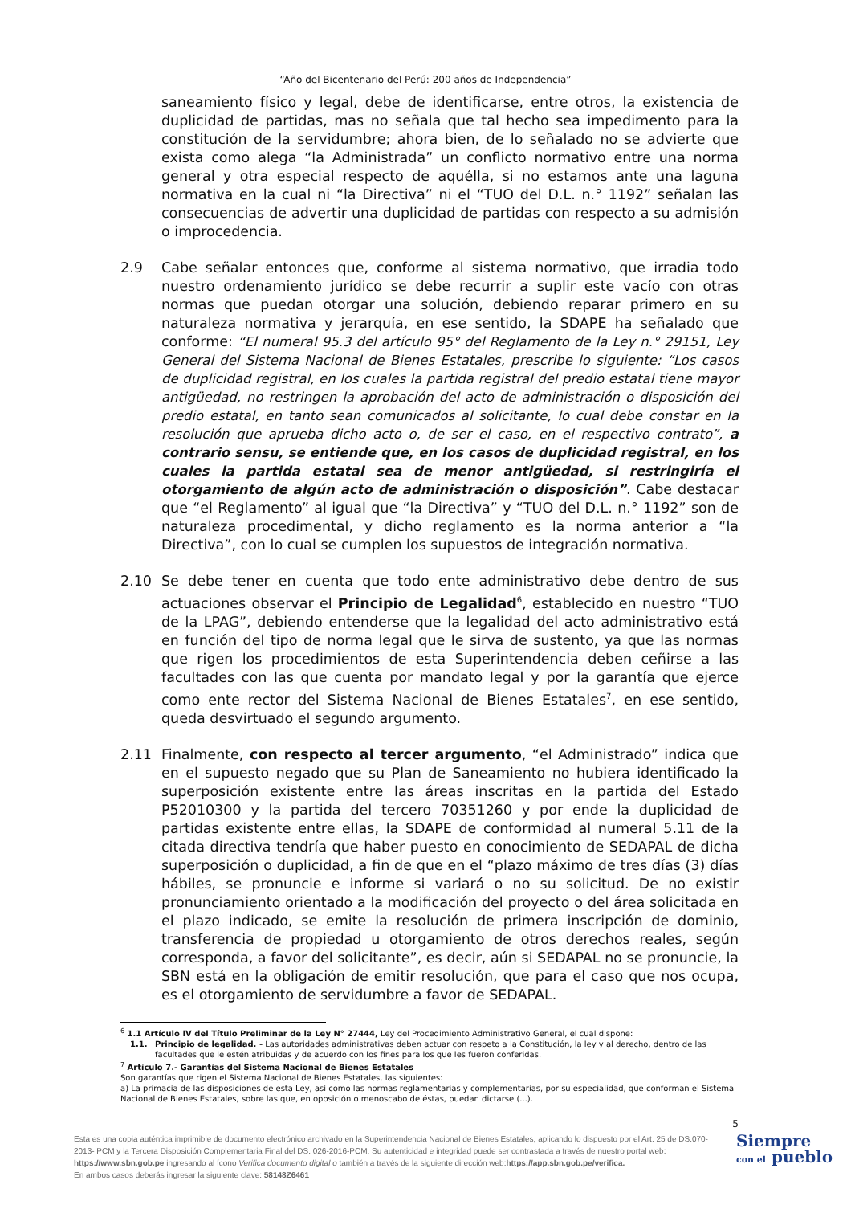“Año del Bicentenario del Perú: 200 años de Independencia”
saneamiento físico y legal, debe de identificarse, entre otros, la existencia de duplicidad de partidas, mas no señala que tal hecho sea impedimento para la constitución de la servidumbre; ahora bien, de lo señalado no se advierte que exista como alega “la Administrada” un conflicto normativo entre una norma general y otra especial respecto de aquélla, si no estamos ante una laguna normativa en la cual ni “la Directiva” ni el “TUO del D.L. n.° 1192” señalan las consecuencias de advertir una duplicidad de partidas con respecto a su admisión o improcedencia.
2.9 Cabe señalar entonces que, conforme al sistema normativo, que irradia todo nuestro ordenamiento jurídico se debe recurrir a suplir este vacío con otras normas que puedan otorgar una solución, debiendo reparar primero en su naturaleza normativa y jerarquía, en ese sentido, la SDAPE ha señalado que conforme: “El numeral 95.3 del artículo 95° del Reglamento de la Ley n.° 29151, Ley General del Sistema Nacional de Bienes Estatales, prescribe lo siguiente: “Los casos de duplicidad registral, en los cuales la partida registral del predio estatal tiene mayor antigüedad, no restringen la aprobación del acto de administración o disposición del predio estatal, en tanto sean comunicados al solicitante, lo cual debe constar en la resolución que aprueba dicho acto o, de ser el caso, en el respectivo contrato”, a contrario sensu, se entiende que, en los casos de duplicidad registral, en los cuales la partida estatal sea de menor antigüedad, si restringiría el otorgamiento de algún acto de administración o disposición”. Cabe destacar que “el Reglamento” al igual que “la Directiva” y “TUO del D.L. n.° 1192” son de naturaleza procedimental, y dicho reglamento es la norma anterior a “la Directiva”, con lo cual se cumplen los supuestos de integración normativa.
2.10 Se debe tener en cuenta que todo ente administrativo debe dentro de sus actuaciones observar el Principio de Legalidad<sup>6</sup>, establecido en nuestro “TUO de la LPAG”, debiendo entenderse que la legalidad del acto administrativo está en función del tipo de norma legal que le sirva de sustento, ya que las normas que rigen los procedimientos de esta Superintendencia deben ceñirse a las facultades con las que cuenta por mandato legal y por la garantía que ejerce como ente rector del Sistema Nacional de Bienes Estatales<sup>7</sup>, en ese sentido, queda desvirtuado el segundo argumento.
2.11 Finalmente, con respecto al tercer argumento, “el Administrado” indica que en el supuesto negado que su Plan de Saneamiento no hubiera identificado la superposición existente entre las áreas inscritas en la partida del Estado P52010300 y la partida del tercero 70351260 y por ende la duplicidad de partidas existente entre ellas, la SDAPE de conformidad al numeral 5.11 de la citada directiva tendría que haber puesto en conocimiento de SEDAPAL de dicha superposición o duplicidad, a fin de que en el “plazo máximo de tres días (3) días hábiles, se pronuncie e informe si variará o no su solicitud. De no existir pronunciamiento orientado a la modificación del proyecto o del área solicitada en el plazo indicado, se emite la resolución de primera inscripción de dominio, transferencia de propiedad u otorgamiento de otros derechos reales, según corresponda, a favor del solicitante”, es decir, aún si SEDAPAL no se pronuncie, la SBN está en la obligación de emitir resolución, que para el caso que nos ocupa, es el otorgamiento de servidumbre a favor de SEDAPAL.
<sup>6</sup> 1.1 Artículo IV del Título Preliminar de la Ley N° 27444, Ley del Procedimiento Administrativo General, el cual dispone:
1.1. Principio de legalidad. - Las autoridades administrativas deben actuar con respeto a la Constitución, la ley y al derecho, dentro de las facultades que le estén atribuidas y de acuerdo con los fines para los que les fueron conferidas.
<sup>7</sup> Artículo 7.- Garantías del Sistema Nacional de Bienes Estatales
Son garantías que rigen el Sistema Nacional de Bienes Estatales, las siguientes:
a) La primacía de las disposiciones de esta Ley, así como las normas reglamentarias y complementarias, por su especialidad, que conforman el Sistema Nacional de Bienes Estatales, sobre las que, en oposición o menoscabo de éstas, puedan dictarse (...).
5
Esta es una copia auténtica imprimible de documento electrónico archivado en la Superintendencia Nacional de Bienes Estatales, aplicando lo dispuesto por el Art. 25 de DS.070-2013- PCM y la Tercera Disposición Complementaria Final del DS. 026-2016-PCM. Su autenticidad e integridad puede ser contrastada a través de nuestro portal web: https://www.sbn.gob.pe ingresando al ícono Verifica documento digital o también a través de la siguiente dirección web:https://app.sbn.gob.pe/verifica.
En ambos casos deberás ingresar la siguiente clave: 58148Z6461
Siempre
con el pueblo